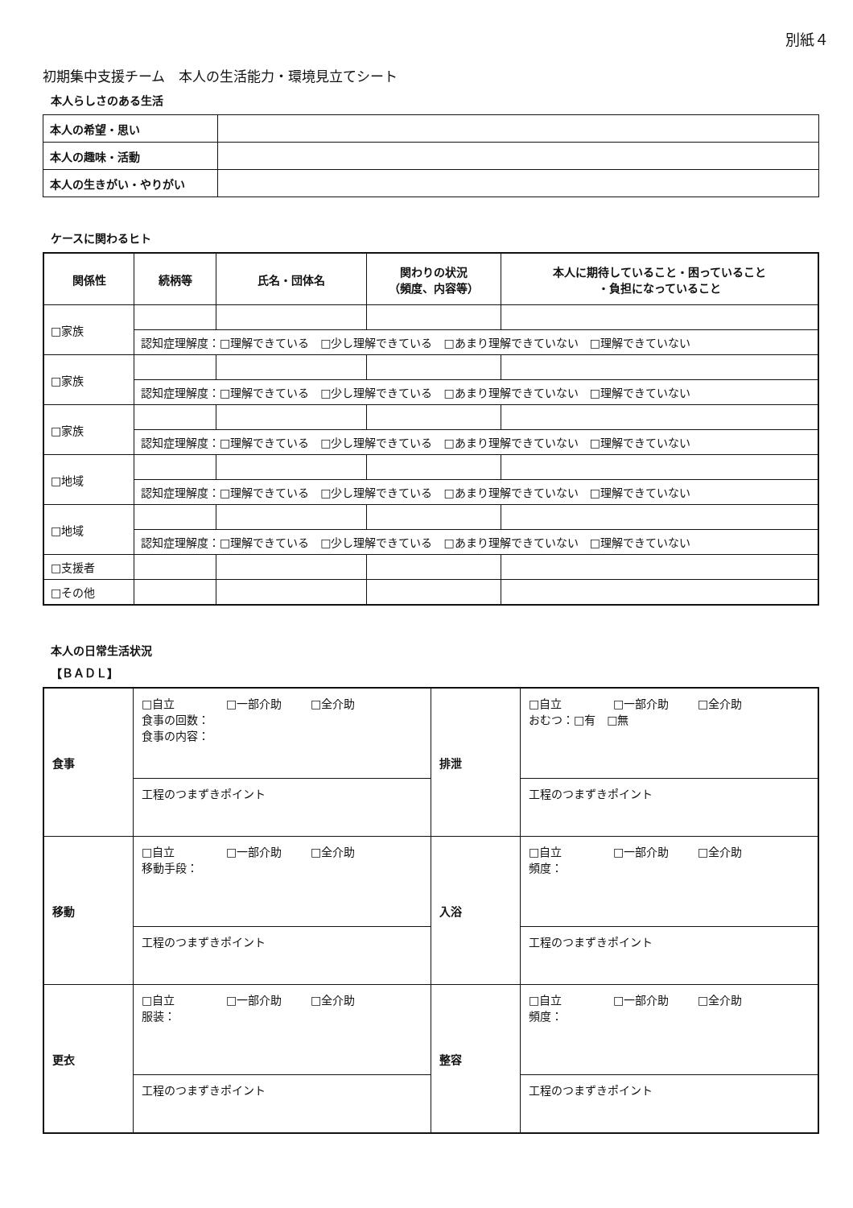別紙４
初期集中支援チーム　本人の生活能力・環境見立てシート
本人らしさのある生活
| 本人の希望・思い | |
| 本人の趣味・活動 | |
| 本人の生きがい・やりがい | |
ケースに関わるヒト
| 関係性 | 続柄等 | 氏名・団体名 | 関わりの状況 （頻度、内容等） | 本人に期待していること・困っていること ・負担になっていること |
| --- | --- | --- | --- | --- |
| □家族 | | | | |
| | 認知症理解度：□理解できている □少し理解できている □あまり理解できていない □理解できていない | | | |
| □家族 | | | | |
| | 認知症理解度：□理解できている □少し理解できている □あまり理解できていない □理解できていない | | | |
| □家族 | | | | |
| | 認知症理解度：□理解できている □少し理解できている □あまり理解できていない □理解できていない | | | |
| □地域 | | | | |
| | 認知症理解度：□理解できている □少し理解できている □あまり理解できていない □理解できていない | | | |
| □地域 | | | | |
| | 認知症理解度：□理解できている □少し理解できている □あまり理解できていない □理解できていない | | | |
| □支援者 | | | | |
| □その他 | | | | |
本人の日常生活状況
【ＢＡＤＬ】
| 食事 | □自立 □一部介助 □全介助 食事の回数： 食事の内容： | 排泄 | □自立 □一部介助 □全介助 おむつ：□有 □無 |
| | 工程のつまずきポイント | | 工程のつまずきポイント |
| 移動 | □自立 □一部介助 □全介助 移動手段： | 入浴 | □自立 □一部介助 □全介助 頻度： |
| | 工程のつまずきポイント | | 工程のつまずきポイント |
| 更衣 | □自立 □一部介助 □全介助 服装： | 整容 | □自立 □一部介助 □全介助 頻度： |
| | 工程のつまずきポイント | | 工程のつまずきポイント |